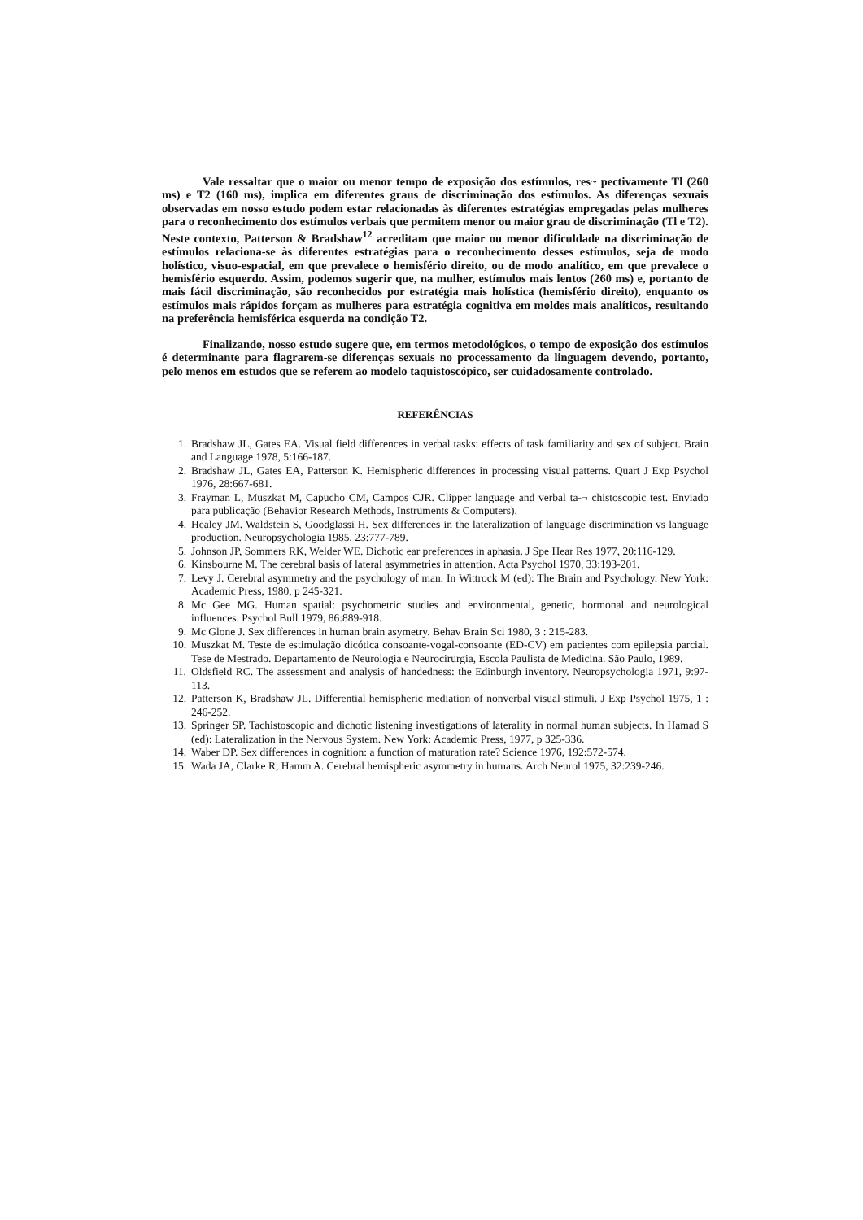Vale ressaltar que o maior ou menor tempo de exposição dos estímulos, res~ pectivamente Tl (260 ms) e T2 (160 ms), implica em diferentes graus de discriminação dos estímulos. As diferenças sexuais observadas em nosso estudo podem estar relacionadas às diferentes estratégias empregadas pelas mulheres para o reconhecimento dos estímulos verbais que permitem menor ou maior grau de discriminação (Tl e T2). Neste contexto, Patterson & Bradshaw<sup>12</sup> acreditam que maior ou menor dificuldade na discriminação de estímulos relaciona-se às diferentes estratégias para o reconhecimento desses estímulos, seja de modo holístico, visuo-espacial, em que prevalece o hemisfério direito, ou de modo analítico, em que prevalece o hemisfério esquerdo. Assim, podemos sugerir que, na mulher, estímulos mais lentos (260 ms) e, portanto de mais fácil discriminação, são reconhecidos por estratégia mais holística (hemisfério direito), enquanto os estímulos mais rápidos forçam as mulheres para estratégia cognitiva em moldes mais analíticos, resultando na preferência hemisférica esquerda na condição T2.
Finalizando, nosso estudo sugere que, em termos metodológicos, o tempo de exposição dos estímulos é determinante para flagrarem-se diferenças sexuais no processamento da linguagem devendo, portanto, pelo menos em estudos que se referem ao modelo taquistoscópico, ser cuidadosamente controlado.
REFERÊNCIAS
1. Bradshaw JL, Gates EA. Visual field differences in verbal tasks: effects of task familiarity and sex of subject. Brain and Language 1978, 5:166-187.
2. Bradshaw JL, Gates EA, Patterson K. Hemispheric differences in processing visual patterns. Quart J Exp Psychol 1976, 28:667-681.
3. Frayman L, Muszkat M, Capucho CM, Campos CJR. Clipper language and verbal ta-¬ chistoscopic test. Enviado para publicação (Behavior Research Methods, Instruments & Computers).
4. Healey JM. Waldstein S, Goodglassi H. Sex differences in the lateralization of language discrimination vs language production. Neuropsychologia 1985, 23:777-789.
5. Johnson JP, Sommers RK, Welder WE. Dichotic ear preferences in aphasia. J Spe Hear Res 1977, 20:116-129.
6. Kinsbourne M. The cerebral basis of lateral asymmetries in attention. Acta Psychol 1970, 33:193-201.
7. Levy J. Cerebral asymmetry and the psychology of man. In Wittrock M (ed): The Brain and Psychology. New York: Academic Press, 1980, p 245-321.
8. Mc Gee MG. Human spatial: psychometric studies and environmental, genetic, hormonal and neurological influences. Psychol Bull 1979, 86:889-918.
9. Mc Glone J. Sex differences in human brain asymetry. Behav Brain Sci 1980, 3 : 215-283.
10. Muszkat M. Teste de estimulação dicótica consoante-vogal-consoante (ED-CV) em pacientes com epilepsia parcial. Tese de Mestrado. Departamento de Neurologia e Neurocirurgia, Escola Paulista de Medicina. São Paulo, 1989.
11. Oldsfield RC. The assessment and analysis of handedness: the Edinburgh inventory. Neuropsychologia 1971, 9:97-113.
12. Patterson K, Bradshaw JL. Differential hemispheric mediation of nonverbal visual stimuli. J Exp Psychol 1975, 1 : 246-252.
13. Springer SP. Tachistoscopic and dichotic listening investigations of laterality in normal human subjects. In Hamad S (ed): Lateralization in the Nervous System. New York: Academic Press, 1977, p 325-336.
14. Waber DP. Sex differences in cognition: a function of maturation rate? Science 1976, 192:572-574.
15. Wada JA, Clarke R, Hamm A. Cerebral hemispheric asymmetry in humans. Arch Neurol 1975, 32:239-246.